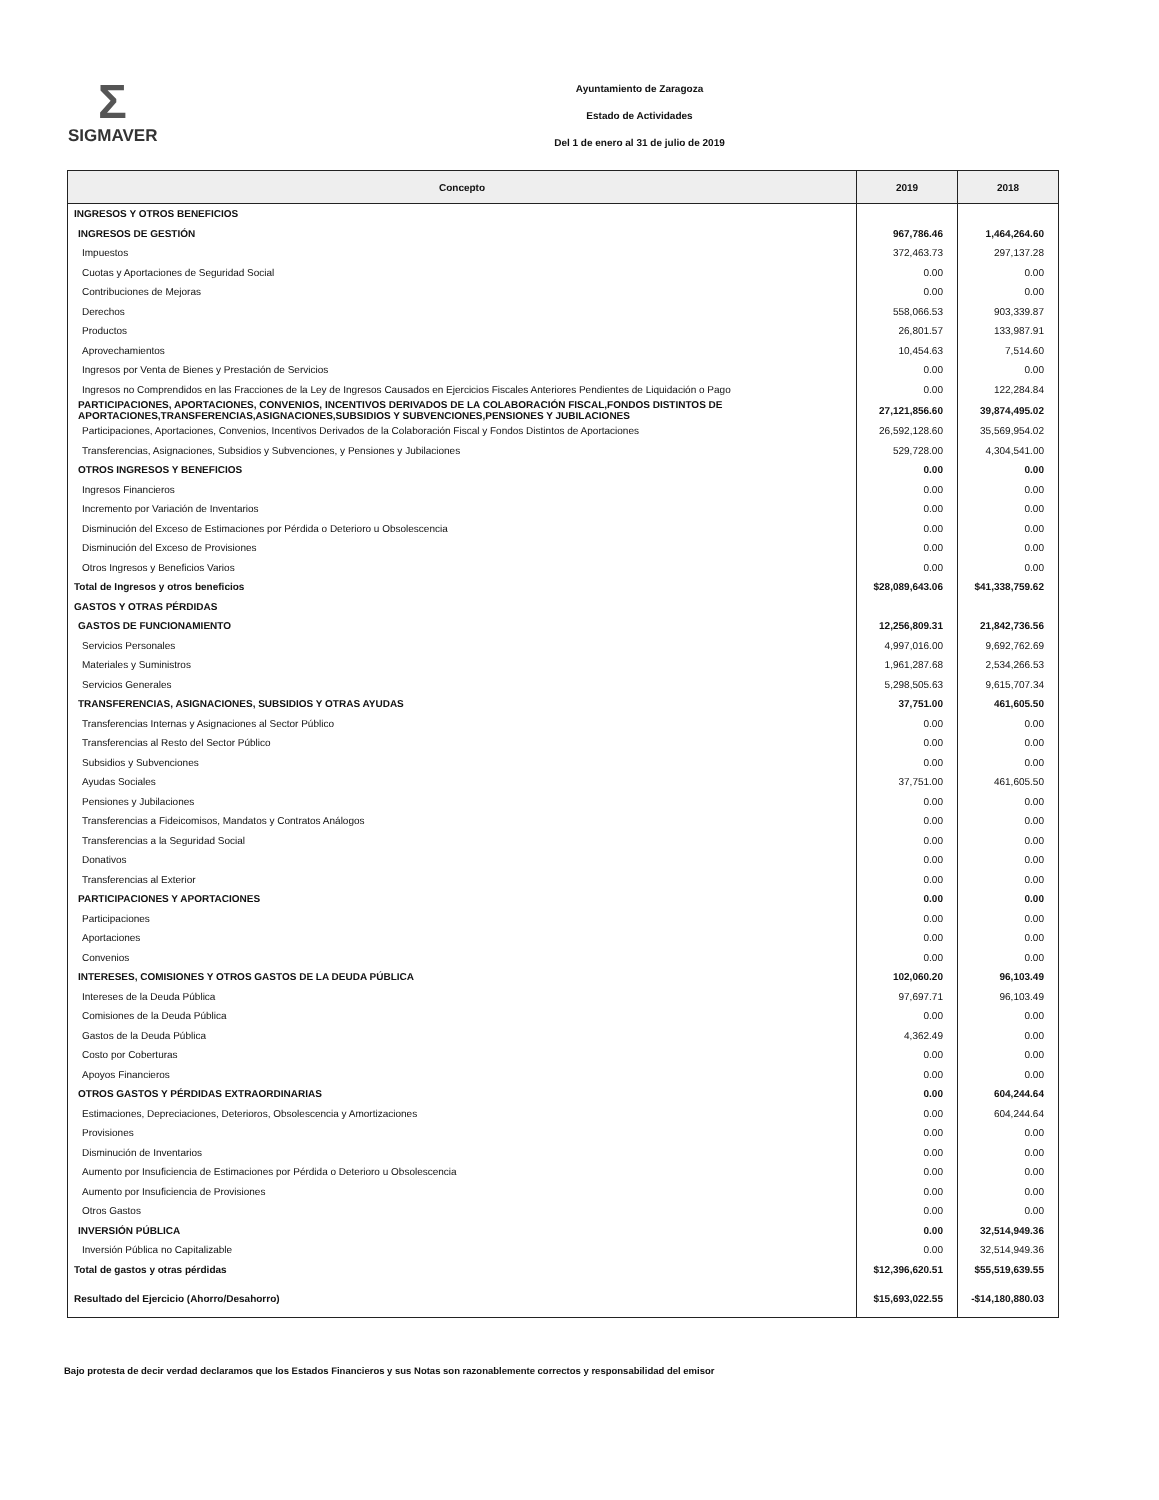Σ
SIGMAVER
Ayuntamiento de Zaragoza
Estado de Actividades
Del 1 de enero al 31 de julio de 2019
| Concepto | 2019 | 2018 |
| --- | --- | --- |
| INGRESOS Y OTROS BENEFICIOS | | |
| INGRESOS DE GESTIÓN | 967,786.46 | 1,464,264.60 |
| Impuestos | 372,463.73 | 297,137.28 |
| Cuotas y Aportaciones de Seguridad Social | 0.00 | 0.00 |
| Contribuciones de Mejoras | 0.00 | 0.00 |
| Derechos | 558,066.53 | 903,339.87 |
| Productos | 26,801.57 | 133,987.91 |
| Aprovechamientos | 10,454.63 | 7,514.60 |
| Ingresos por Venta de Bienes y Prestación de Servicios | 0.00 | 0.00 |
| Ingresos no Comprendidos en las Fracciones de la Ley de Ingresos Causados en Ejercicios Fiscales Anteriores Pendientes de Liquidación o Pago | 0.00 | 122,284.84 |
| PARTICIPACIONES, APORTACIONES, CONVENIOS, INCENTIVOS DERIVADOS DE LA COLABORACIÓN FISCAL,FONDOS DISTINTOS DE APORTACIONES,TRANSFERENCIAS,ASIGNACIONES,SUBSIDIOS Y SUBVENCIONES,PENSIONES Y JUBILACIONES | 27,121,856.60 | 39,874,495.02 |
| Participaciones, Aportaciones, Convenios, Incentivos Derivados de la Colaboración Fiscal y Fondos Distintos de Aportaciones | 26,592,128.60 | 35,569,954.02 |
| Transferencias, Asignaciones, Subsidios y Subvenciones, y Pensiones y Jubilaciones | 529,728.00 | 4,304,541.00 |
| OTROS INGRESOS Y BENEFICIOS | 0.00 | 0.00 |
| Ingresos Financieros | 0.00 | 0.00 |
| Incremento por Variación de Inventarios | 0.00 | 0.00 |
| Disminución del Exceso de Estimaciones por Pérdida o Deterioro u Obsolescencia | 0.00 | 0.00 |
| Disminución del Exceso de Provisiones | 0.00 | 0.00 |
| Otros Ingresos y Beneficios Varios | 0.00 | 0.00 |
| Total de Ingresos y otros beneficios | $28,089,643.06 | $41,338,759.62 |
| GASTOS Y OTRAS PÉRDIDAS | | |
| GASTOS DE FUNCIONAMIENTO | 12,256,809.31 | 21,842,736.56 |
| Servicios Personales | 4,997,016.00 | 9,692,762.69 |
| Materiales y Suministros | 1,961,287.68 | 2,534,266.53 |
| Servicios Generales | 5,298,505.63 | 9,615,707.34 |
| TRANSFERENCIAS, ASIGNACIONES, SUBSIDIOS Y OTRAS AYUDAS | 37,751.00 | 461,605.50 |
| Transferencias Internas y Asignaciones al Sector Público | 0.00 | 0.00 |
| Transferencias al Resto del Sector Público | 0.00 | 0.00 |
| Subsidios y Subvenciones | 0.00 | 0.00 |
| Ayudas Sociales | 37,751.00 | 461,605.50 |
| Pensiones y Jubilaciones | 0.00 | 0.00 |
| Transferencias a Fideicomisos, Mandatos y Contratos Análogos | 0.00 | 0.00 |
| Transferencias a la Seguridad Social | 0.00 | 0.00 |
| Donativos | 0.00 | 0.00 |
| Transferencias al Exterior | 0.00 | 0.00 |
| PARTICIPACIONES Y APORTACIONES | 0.00 | 0.00 |
| Participaciones | 0.00 | 0.00 |
| Aportaciones | 0.00 | 0.00 |
| Convenios | 0.00 | 0.00 |
| INTERESES, COMISIONES Y OTROS GASTOS DE LA DEUDA PÚBLICA | 102,060.20 | 96,103.49 |
| Intereses de la Deuda Pública | 97,697.71 | 96,103.49 |
| Comisiones de la Deuda Pública | 0.00 | 0.00 |
| Gastos de la Deuda Pública | 4,362.49 | 0.00 |
| Costo por Coberturas | 0.00 | 0.00 |
| Apoyos Financieros | 0.00 | 0.00 |
| OTROS GASTOS Y PÉRDIDAS EXTRAORDINARIAS | 0.00 | 604,244.64 |
| Estimaciones, Depreciaciones, Deterioros, Obsolescencia y Amortizaciones | 0.00 | 604,244.64 |
| Provisiones | 0.00 | 0.00 |
| Disminución de Inventarios | 0.00 | 0.00 |
| Aumento por Insuficiencia de Estimaciones por Pérdida o Deterioro u Obsolescencia | 0.00 | 0.00 |
| Aumento por Insuficiencia de Provisiones | 0.00 | 0.00 |
| Otros Gastos | 0.00 | 0.00 |
| INVERSIÓN PÚBLICA | 0.00 | 32,514,949.36 |
| Inversión Pública no Capitalizable | 0.00 | 32,514,949.36 |
| Total de gastos y otras pérdidas | $12,396,620.51 | $55,519,639.55 |
| Resultado del Ejercicio (Ahorro/Desahorro) | $15,693,022.55 | -$14,180,880.03 |
Bajo protesta de decir verdad declaramos que los Estados Financieros y sus Notas son razonablemente correctos y responsabilidad del emisor